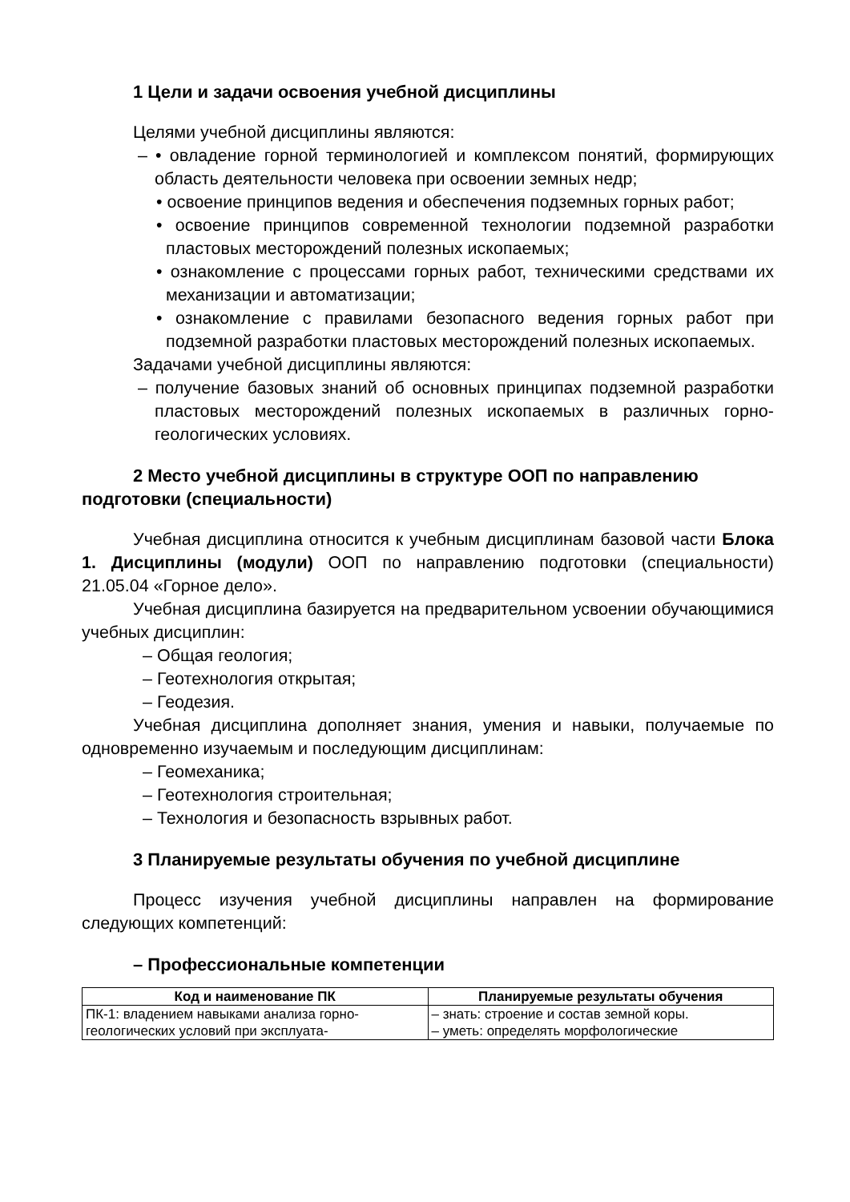1 Цели и задачи освоения учебной дисциплины
Целями учебной дисциплины являются:
– • овладение горной терминологией и комплексом понятий, формирующих область деятельности человека при освоении земных недр;
• освоение принципов ведения и обеспечения подземных горных работ;
• освоение принципов современной технологии подземной разработки пластовых месторождений полезных ископаемых;
• ознакомление с процессами горных работ, техническими средствами их механизации и автоматизации;
• ознакомление с правилами безопасного ведения горных работ при подземной разработки пластовых месторождений полезных ископаемых.
Задачами учебной дисциплины являются:
– получение базовых знаний об основных принципах подземной разработки пластовых месторождений полезных ископаемых в различных горно-геологических условиях.
2 Место учебной дисциплины в структуре ООП по направлению подготовки (специальности)
Учебная дисциплина относится к учебным дисциплинам базовой части Блока 1. Дисциплины (модули) ООП по направлению подготовки (специальности) 21.05.04 «Горное дело».
Учебная дисциплина базируется на предварительном усвоении обучающимися учебных дисциплин:
– Общая геология;
– Геотехнология открытая;
– Геодезия.
Учебная дисциплина дополняет знания, умения и навыки, получаемые по одновременно изучаемым и последующим дисциплинам:
– Геомеханика;
– Геотехнология строительная;
– Технология и безопасность взрывных работ.
3 Планируемые результаты обучения по учебной дисциплине
Процесс изучения учебной дисциплины направлен на формирование следующих компетенций:
– Профессиональные компетенции
| Код и наименование ПК | Планируемые результаты обучения |
| --- | --- |
| ПК-1: владением навыками анализа горно-геологических условий при эксплуата- | – знать: строение и состав земной коры. – уметь: определять морфологические |